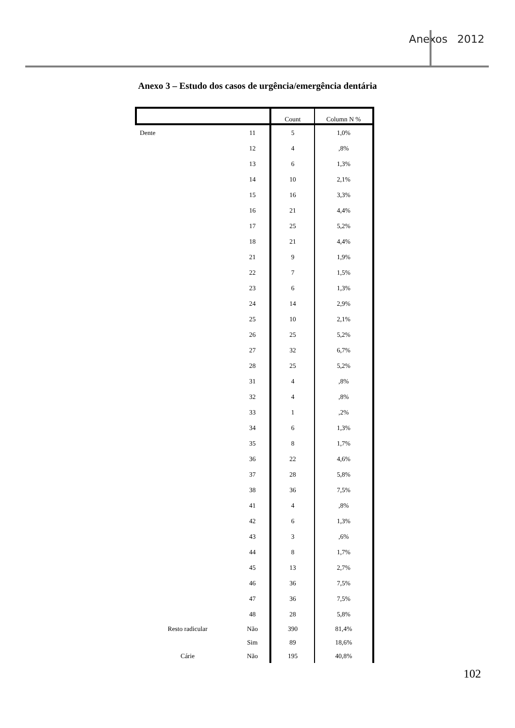Anexos 2012
Anexo 3 – Estudo dos casos de urgência/emergência dentária
| | | Count | Column N % |
| --- | --- | --- | --- |
| Dente | 11 | 5 | 1,0% |
| | 12 | 4 | ,8% |
| | 13 | 6 | 1,3% |
| | 14 | 10 | 2,1% |
| | 15 | 16 | 3,3% |
| | 16 | 21 | 4,4% |
| | 17 | 25 | 5,2% |
| | 18 | 21 | 4,4% |
| | 21 | 9 | 1,9% |
| | 22 | 7 | 1,5% |
| | 23 | 6 | 1,3% |
| | 24 | 14 | 2,9% |
| | 25 | 10 | 2,1% |
| | 26 | 25 | 5,2% |
| | 27 | 32 | 6,7% |
| | 28 | 25 | 5,2% |
| | 31 | 4 | ,8% |
| | 32 | 4 | ,8% |
| | 33 | 1 | ,2% |
| | 34 | 6 | 1,3% |
| | 35 | 8 | 1,7% |
| | 36 | 22 | 4,6% |
| | 37 | 28 | 5,8% |
| | 38 | 36 | 7,5% |
| | 41 | 4 | ,8% |
| | 42 | 6 | 1,3% |
| | 43 | 3 | ,6% |
| | 44 | 8 | 1,7% |
| | 45 | 13 | 2,7% |
| | 46 | 36 | 7,5% |
| | 47 | 36 | 7,5% |
| | 48 | 28 | 5,8% |
| Resto radicular | Não | 390 | 81,4% |
| | Sim | 89 | 18,6% |
| Cárie | Não | 195 | 40,8% |
102